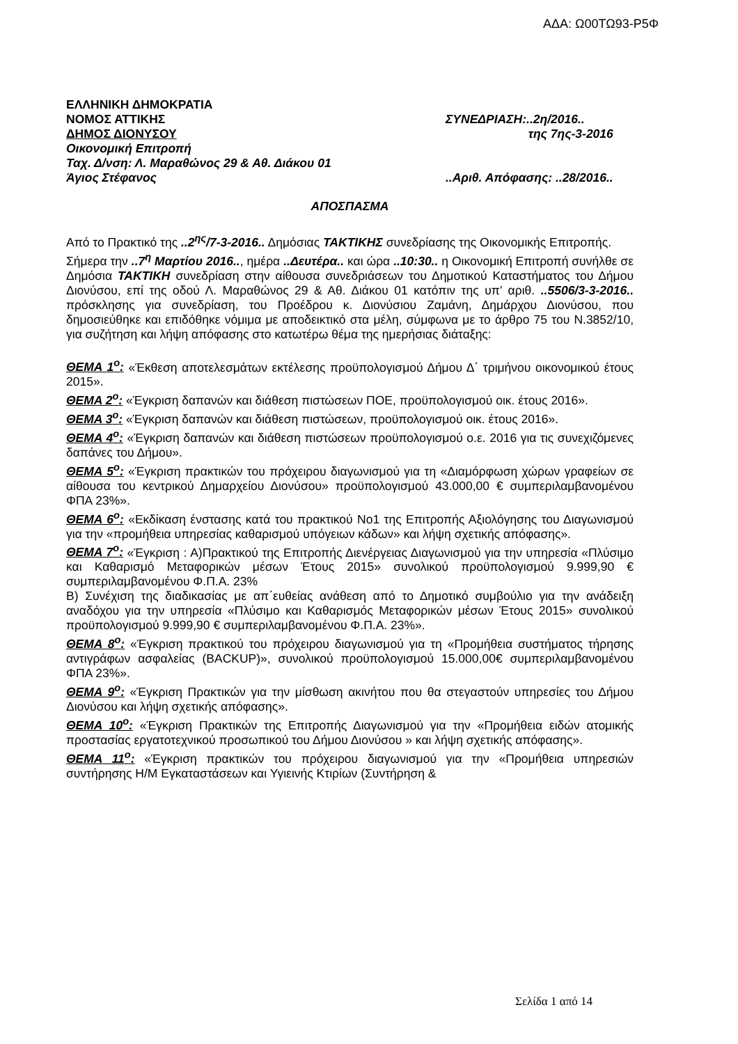ΑΔΑ: Ω00ΤΩ93-Ρ5Φ
ΕΛΛΗΝΙΚΗ ΔΗΜΟΚΡΑΤΙΑ
ΝΟΜΟΣ ΑΤΤΙΚΗΣ ΣΥΝΕΔΡΙΑΣΗ:..2η/2016..
ΔΗΜΟΣ ΔΙΟΝΥΣΟΥ της 7ης-3-2016
Οικονομική Επιτροπή
Ταχ. Δ/νση: Λ. Μαραθώνος 29 & Αθ. Διάκου 01
Άγιος Στέφανος ..Αριθ. Απόφασης: ..28/2016..
ΑΠΟΣΠΑΣΜΑ
Από το Πρακτικό της ..2<sup>ης</sup>/7-3-2016.. Δημόσιας ΤΑΚΤΙΚΗΣ συνεδρίασης της Οικονομικής Επιτροπής.
Σήμερα την ..7<sup>η</sup> Μαρτίου 2016.., ημέρα ..Δευτέρα.. και ώρα ..10:30.. η Οικονομική Επιτροπή συνήλθε σε Δημόσια ΤΑΚΤΙΚΗ συνεδρίαση στην αίθουσα συνεδριάσεων του Δημοτικού Καταστήματος του Δήμου Διονύσου, επί της οδού Λ. Μαραθώνος 29 & Αθ. Διάκου 01 κατόπιν της υπ’ αριθ. ..5506/3-3-2016.. πρόσκλησης για συνεδρίαση, του Προέδρου κ. Διονύσιου Ζαμάνη, Δημάρχου Διονύσου, που δημοσιεύθηκε και επιδόθηκε νόμιμα με αποδεικτικό στα μέλη, σύμφωνα με το άρθρο 75 του Ν.3852/10, για συζήτηση και λήψη απόφασης στο κατωτέρω θέμα της ημερήσιας διάταξης:
ΘΕΜΑ 1<sup>ο</sup>: «Έκθεση αποτελεσμάτων εκτέλεσης προϋπολογισμού Δήμου Δ΄ τριμήνου οικονομικού έτους 2015».
ΘΕΜΑ 2<sup>ο</sup>: «Έγκριση δαπανών και διάθεση πιστώσεων ΠΟΕ, προϋπολογισμού οικ. έτους 2016».
ΘΕΜΑ 3<sup>ο</sup>: «Έγκριση δαπανών και διάθεση πιστώσεων, προϋπολογισμού οικ. έτους 2016».
ΘΕΜΑ 4<sup>ο</sup>: «Έγκριση δαπανών και διάθεση πιστώσεων προϋπολογισμού ο.ε. 2016 για τις συνεχιζόμενες δαπάνες του Δήμου».
ΘΕΜΑ 5<sup>ο</sup>: «Έγκριση πρακτικών του πρόχειρου διαγωνισμού για τη «Διαμόρφωση χώρων γραφείων σε αίθουσα του κεντρικού Δημαρχείου Διονύσου» προϋπολογισμού 43.000,00 € συμπεριλαμβανομένου ΦΠΑ 23%».
ΘΕΜΑ 6<sup>ο</sup>: «Εκδίκαση ένστασης κατά του πρακτικού Νο1 της Επιτροπής Αξιολόγησης του Διαγωνισμού για την «προμήθεια υπηρεσίας καθαρισμού υπόγειων κάδων» και λήψη σχετικής απόφασης».
ΘΕΜΑ 7<sup>ο</sup>: «Έγκριση : Α)Πρακτικού της Επιτροπής Διενέργειας Διαγωνισμού για την υπηρεσία «Πλύσιμο και Καθαρισμό Μεταφορικών μέσων Έτους 2015» συνολικού προϋπολογισμού 9.999,90 € συμπεριλαμβανομένου Φ.Π.Α. 23%
Β) Συνέχιση της διαδικασίας με απ΄ευθείας ανάθεση από το Δημοτικό συμβούλιο για την ανάδειξη αναδόχου για την υπηρεσία «Πλύσιμο και Καθαρισμός Μεταφορικών μέσων Έτους 2015» συνολικού προϋπολογισμού 9.999,90 € συμπεριλαμβανομένου Φ.Π.Α. 23%».
ΘΕΜΑ 8<sup>ο</sup>: «Έγκριση πρακτικού του πρόχειρου διαγωνισμού για τη «Προμήθεια συστήματος τήρησης αντιγράφων ασφαλείας (BACKUP)», συνολικού προϋπολογισμού 15.000,00€ συμπεριλαμβανομένου ΦΠΑ 23%».
ΘΕΜΑ 9<sup>ο</sup>: «Έγκριση Πρακτικών για την μίσθωση ακινήτου που θα στεγαστούν υπηρεσίες του Δήμου Διονύσου και λήψη σχετικής απόφασης».
ΘΕΜΑ 10<sup>ο</sup>: «Έγκριση Πρακτικών της Επιτροπής Διαγωνισμού για την «Προμήθεια ειδών ατομικής προστασίας εργατοτεχνικού προσωπικού του Δήμου Διονύσου » και λήψη σχετικής απόφασης».
ΘΕΜΑ 11<sup>ο</sup>: «Έγκριση πρακτικών του πρόχειρου διαγωνισμού για την «Προμήθεια υπηρεσιών συντήρησης Η/Μ Εγκαταστάσεων και Υγιεινής Κτιρίων (Συντήρηση &
Σελίδα 1 από 14